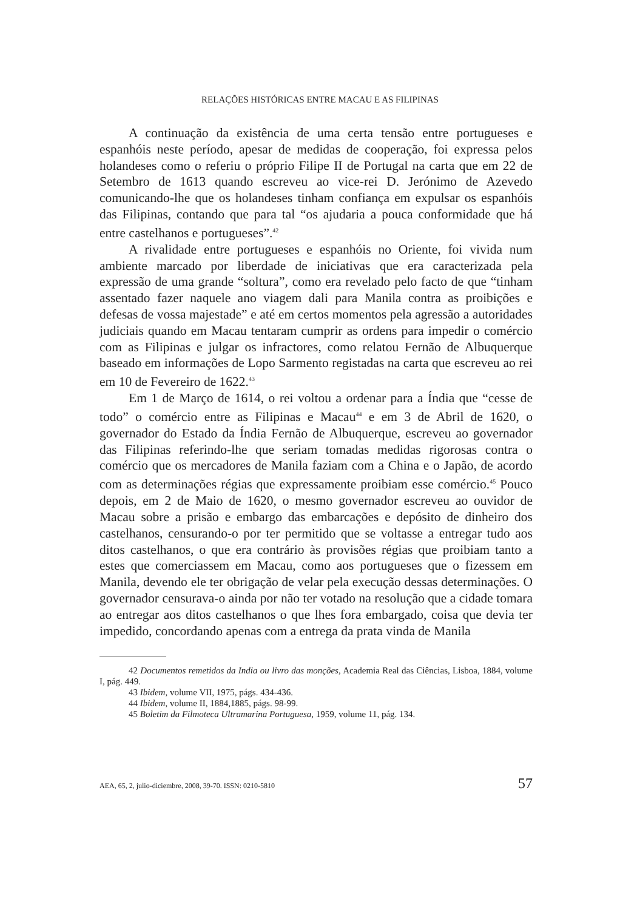RELAÇÕES HISTÓRICAS ENTRE MACAU E AS FILIPINAS
A continuação da existência de uma certa tensão entre portugueses e espanhóis neste período, apesar de medidas de cooperação, foi expressa pelos holandeses como o referiu o próprio Filipe II de Portugal na carta que em 22 de Setembro de 1613 quando escreveu ao vice-rei D. Jerónimo de Azevedo comunicando-lhe que os holandeses tinham confiança em expulsar os espanhóis das Filipinas, contando que para tal “os ajudaria a pouca conformidade que há entre castelhanos e portugueses”.<sup>42</sup>
A rivalidade entre portugueses e espanhóis no Oriente, foi vivida num ambiente marcado por liberdade de iniciativas que era caracterizada pela expressão de uma grande “soltura”, como era revelado pelo facto de que “tinham assentado fazer naquele ano viagem dali para Manila contra as proibições e defesas de vossa majestade” e até em certos momentos pela agressão a autoridades judiciais quando em Macau tentaram cumprir as ordens para impedir o comércio com as Filipinas e julgar os infractores, como relatou Fernão de Albuquerque baseado em informações de Lopo Sarmento registadas na carta que escreveu ao rei em 10 de Fevereiro de 1622.<sup>43</sup>
Em 1 de Março de 1614, o rei voltou a ordenar para a Índia que “cesse de todo” o comércio entre as Filipinas e Macau<sup>44</sup> e em 3 de Abril de 1620, o governador do Estado da Índia Fernão de Albuquerque, escreveu ao governador das Filipinas referindo-lhe que seriam tomadas medidas rigorosas contra o comércio que os mercadores de Manila faziam com a China e o Japão, de acordo com as determinações régias que expressamente proibiam esse comércio.<sup>45</sup> Pouco depois, em 2 de Maio de 1620, o mesmo governador escreveu ao ouvidor de Macau sobre a prisão e embargo das embarcações e depósito de dinheiro dos castelhanos, censurando-o por ter permitido que se voltasse a entregar tudo aos ditos castelhanos, o que era contrário às provisões régias que proibiam tanto a estes que comerciassem em Macau, como aos portugueses que o fizessem em Manila, devendo ele ter obrigação de velar pela execução dessas determinações. O governador censurava-o ainda por não ter votado na resolução que a cidade tomara ao entregar aos ditos castelhanos o que lhes fora embargado, coisa que devia ter impedido, concordando apenas com a entrega da prata vinda de Manila
42 Documentos remetidos da India ou livro das monções, Academia Real das Ciências, Lisboa, 1884, volume I, pág. 449.
43 Ibidem, volume VII, 1975, págs. 434-436.
44 Ibidem, volume II, 1884,1885, págs. 98-99.
45 Boletim da Filmoteca Ultramarina Portuguesa, 1959, volume 11, pág. 134.
AEA, 65, 2, julio-diciembre, 2008, 39-70. ISSN: 0210-5810 57